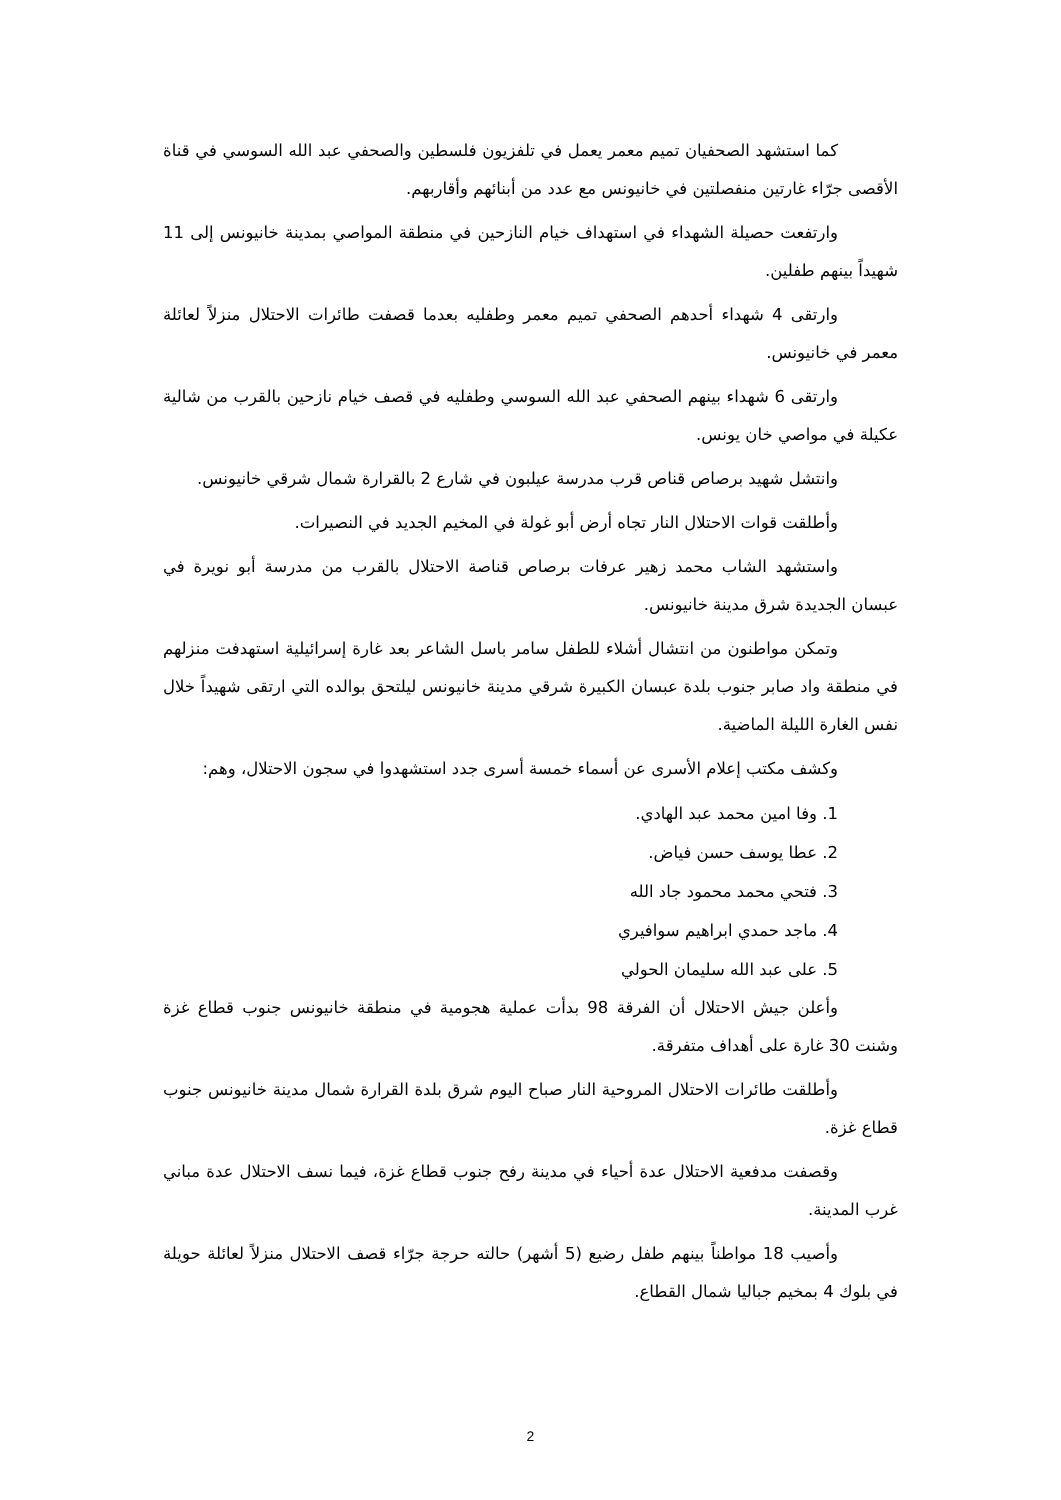كما استشهد الصحفيان تميم معمر يعمل في تلفزيون فلسطين والصحفي عبد الله السوسي في قناة الأقصى جرّاء غارتين منفصلتين في خانيونس مع عدد من أبنائهم وأقاربهم.
وارتفعت حصيلة الشهداء في استهداف خيام النازحين في منطقة المواصي بمدينة خانيونس إلى 11 شهيداً بينهم طفلين.
وارتقى 4 شهداء أحدهم الصحفي تميم معمر وطفليه بعدما قصفت طائرات الاحتلال منزلاً لعائلة معمر في خانيونس.
وارتقى 6 شهداء بينهم الصحفي عبد الله السوسي وطفليه في قصف خيام نازحين بالقرب من شالية عكيلة في مواصي خان يونس.
وانتشل شهيد برصاص قناص قرب مدرسة عيلبون في شارع 2 بالقرارة شمال شرقي خانيونس.
وأطلقت قوات الاحتلال النار تجاه أرض أبو غولة في المخيم الجديد في النصيرات.
واستشهد الشاب محمد زهير عرفات برصاص قناصة الاحتلال بالقرب من مدرسة أبو نويرة في عبسان الجديدة شرق مدينة خانيونس.
وتمكن مواطنون من انتشال أشلاء للطفل سامر باسل الشاعر بعد غارة إسرائيلية استهدفت منزلهم في منطقة واد صابر جنوب بلدة عبسان الكبيرة شرقي مدينة خانيونس ليلتحق بوالده التي ارتقى شهيداً خلال نفس الغارة الليلة الماضية.
وكشف مكتب إعلام الأسرى عن أسماء خمسة أسرى جدد استشهدوا في سجون الاحتلال، وهم:
1. وفا امين محمد عبد الهادي.
2. عطا يوسف حسن فياض.
3. فتحي محمد محمود جاد الله
4. ماجد حمدي ابراهيم سوافيري
5. على عبد الله سليمان الحولي
وأعلن جيش الاحتلال أن الفرقة 98 بدأت عملية هجومية في منطقة خانيونس جنوب قطاع غزة وشنت 30 غارة على أهداف متفرقة.
وأطلقت طائرات الاحتلال المروحية النار صباح اليوم شرق بلدة القرارة شمال مدينة خانيونس جنوب قطاع غزة.
وقصفت مدفعية الاحتلال عدة أحياء في مدينة رفح جنوب قطاع غزة، فيما نسف الاحتلال عدة مباني غرب المدينة.
وأصيب 18 مواطناً بينهم طفل رضيع (5 أشهر) حالته حرجة جرّاء قصف الاحتلال منزلاً لعائلة حويلة في بلوك 4 بمخيم جباليا شمال القطاع.
2